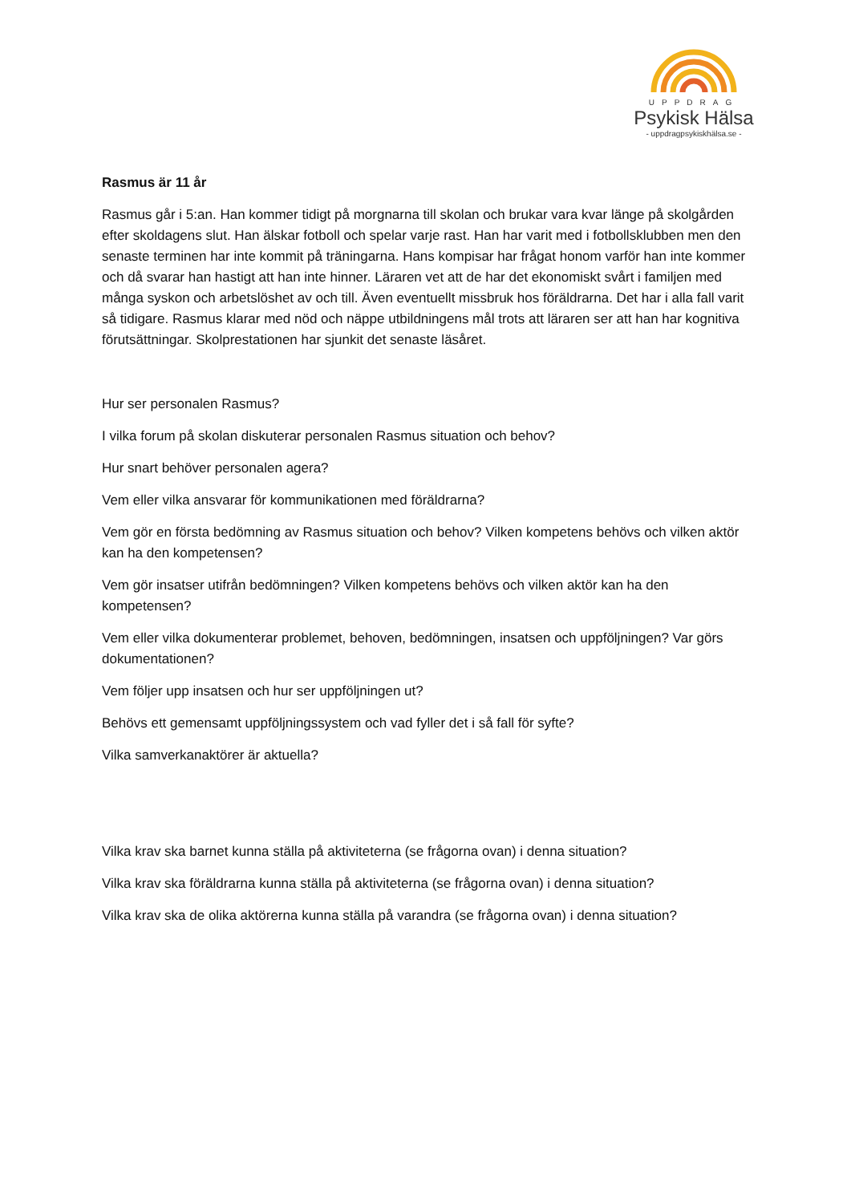UPPDRAG
Psykisk Hälsa
- uppdragpsykiskhälsa.se -
Rasmus är 11 år
Rasmus går i 5:an. Han kommer tidigt på morgnarna till skolan och brukar vara kvar länge på skolgården efter skoldagens slut. Han älskar fotboll och spelar varje rast. Han har varit med i fotbollsklubben men den senaste terminen har inte kommit på träningarna. Hans kompisar har frågat honom varför han inte kommer och då svarar han hastigt att han inte hinner. Läraren vet att de har det ekonomiskt svårt i familjen med många syskon och arbetslöshet av och till. Även eventuellt missbruk hos föräldrarna. Det har i alla fall varit så tidigare. Rasmus klarar med nöd och näppe utbildningens mål trots att läraren ser att han har kognitiva förutsättningar. Skolprestationen har sjunkit det senaste läsåret.
Hur ser personalen Rasmus?
I vilka forum på skolan diskuterar personalen Rasmus situation och behov?
Hur snart behöver personalen agera?
Vem eller vilka ansvarar för kommunikationen med föräldrarna?
Vem gör en första bedömning av Rasmus situation och behov? Vilken kompetens behövs och vilken aktör kan ha den kompetensen?
Vem gör insatser utifrån bedömningen? Vilken kompetens behövs och vilken aktör kan ha den kompetensen?
Vem eller vilka dokumenterar problemet, behoven, bedömningen, insatsen och uppföljningen? Var görs dokumentationen?
Vem följer upp insatsen och hur ser uppföljningen ut?
Behövs ett gemensamt uppföljningssystem och vad fyller det i så fall för syfte?
Vilka samverkanaktörer är aktuella?
Vilka krav ska barnet kunna ställa på aktiviteterna (se frågorna ovan) i denna situation?
Vilka krav ska föräldrarna kunna ställa på aktiviteterna (se frågorna ovan) i denna situation?
Vilka krav ska de olika aktörerna kunna ställa på varandra (se frågorna ovan) i denna situation?